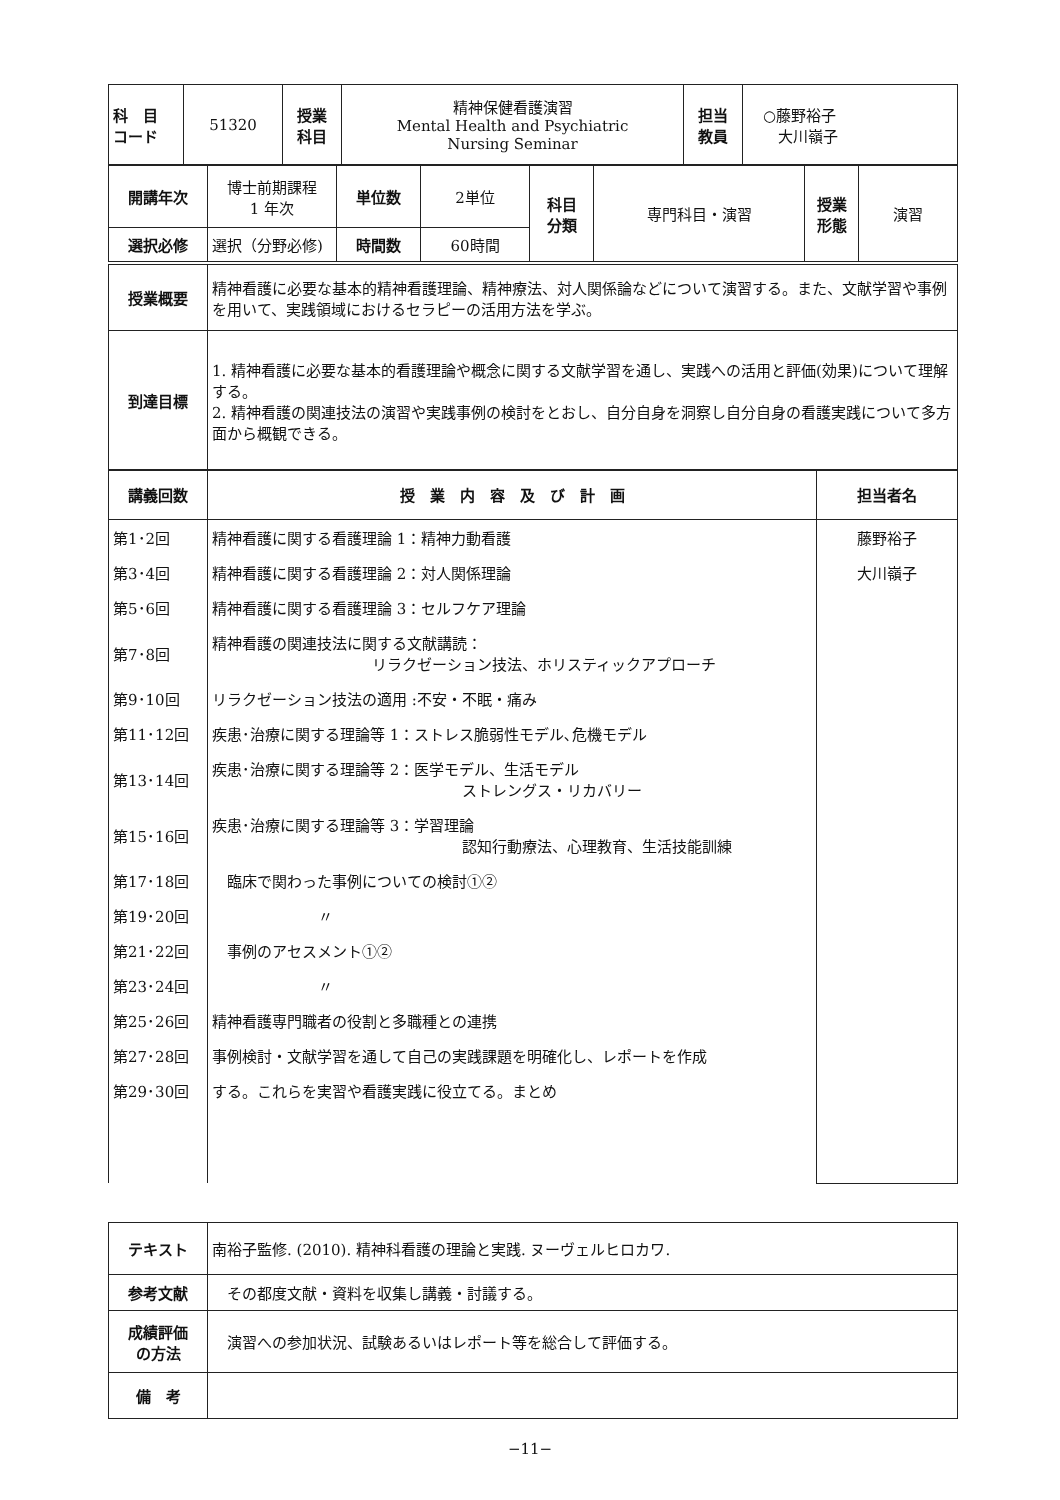| 科 目 コード | 51320 | 授業 科目 | 精神保健看護演習 Mental Health and Psychiatric Nursing Seminar | 担当 教員 | ○藤野裕子 大川嶺子 |
| 開講年次 | 博士前期課程 1 年次 | 単位数 | 2単位 | 科目 分類 | 専門科目・演習 | 授業 形態 | 演習 |
| 選択必修 | 選択（分野必修) | 時間数 | 60時間 | | | | |
| 授業概要 | 精神看護に必要な基本的精神看護理論、精神療法、対人関係論などについて演習する。また、文献学習や事例を用いて、実践領域におけるセラピーの活用方法を学ぶ。 |
| 到達目標 | 1. 精神看護に必要な基本的看護理論や概念に関する文献学習を通し、実践への活用と評価(効果)について理解する。 2. 精神看護の関連技法の演習や実践事例の検討をとおし、自分自身を洞察し自分自身の看護実践について多方面から概観できる。 |
| 講義回数 | 授 業 内 容 及 び 計 画 | 担当者名 |
| --- | --- | --- |
| 第1･2回 | 精神看護に関する看護理論 1：精神力動看護 | 藤野裕子 |
| 第3･4回 | 精神看護に関する看護理論 2：対人関係理論 | 大川嶺子 |
| 第5･6回 | 精神看護に関する看護理論 3：セルフケア理論 | |
| 第7･8回 | 精神看護の関連技法に関する文献講読： リラクゼーション技法、ホリスティックアプローチ | |
| 第9･10回 | リラクゼーション技法の適用 :不安・不眠・痛み | |
| 第11･12回 | 疾患･治療に関する理論等 1：ストレス脆弱性モデル､危機モデル | |
| 第13･14回 | 疾患･治療に関する理論等 2：医学モデル、生活モデル ストレングス・リカバリー | |
| 第15･16回 | 疾患･治療に関する理論等 3：学習理論 認知行動療法、心理教育、生活技能訓練 | |
| 第17･18回 | 臨床で関わった事例についての検討①② | |
| 第19･20回 | 〃 | |
| 第21･22回 | 事例のアセスメント①② | |
| 第23･24回 | 〃 | |
| 第25･26回 | 精神看護専門職者の役割と多職種との連携 | |
| 第27･28回 | 事例検討・文献学習を通して自己の実践課題を明確化し、レポートを作成 | |
| 第29･30回 | する。これらを実習や看護実践に役立てる。まとめ | |
| テキスト | 南裕子監修. (2010). 精神科看護の理論と実践. ヌーヴェルヒロカワ. |
| 参考文献 | その都度文献・資料を収集し講義・討議する。 |
| 成績評価 の方法 | 演習への参加状況、試験あるいはレポート等を総合して評価する。 |
| 備 考 | |
−11−